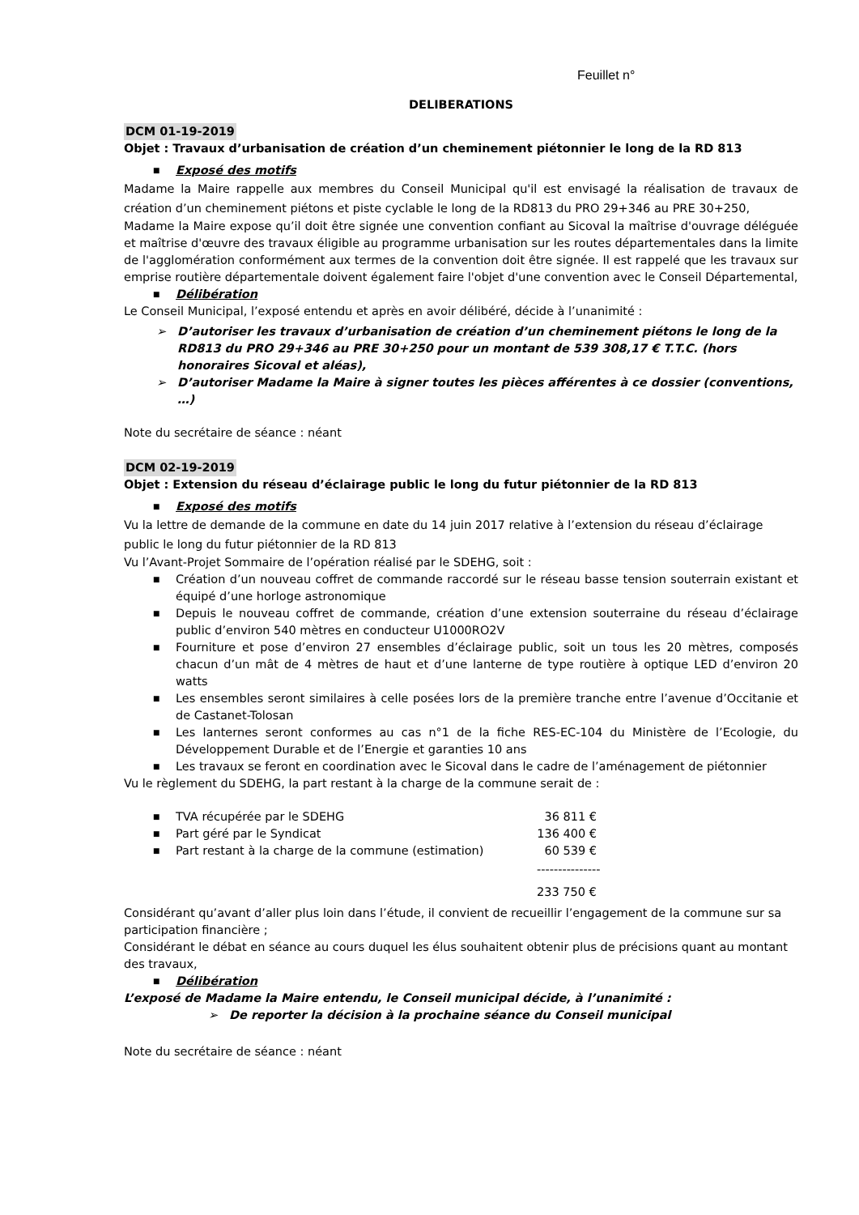Feuillet n°
DELIBERATIONS
DCM 01-19-2019
Objet : Travaux d’urbanisation de création d’un cheminement piétonnier le long de la RD 813
■ Exposé des motifs
Madame la Maire rappelle aux membres du Conseil Municipal qu'il est envisagé la réalisation de travaux de création d’un cheminement piétons et piste cyclable le long de la RD813 du PRO 29+346 au PRE 30+250,
Madame la Maire expose qu’il doit être signée une convention confiant au Sicoval la maîtrise d'ouvrage déléguée et maîtrise d'œuvre des travaux éligible au programme urbanisation sur les routes départementales dans la limite de l'agglomération conformément aux termes de la convention doit être signée. Il est rappelé que les travaux sur emprise routière départementale doivent également faire l'objet d'une convention avec le Conseil Départemental,
■ Délibération
Le Conseil Municipal, l’exposé entendu et après en avoir délibéré, décide à l’unanimité :
➢ D’autoriser les travaux d’urbanisation de création d’un cheminement piétons le long de la RD813 du PRO 29+346 au PRE 30+250 pour un montant de 539 308,17 € T.T.C. (hors honoraires Sicoval et aléas),
➢ D’autoriser Madame la Maire à signer toutes les pièces afférentes à ce dossier (conventions, …)
Note du secrétaire de séance : néant
DCM 02-19-2019
Objet : Extension du réseau d’éclairage public le long du futur piétonnier de la RD 813
■ Exposé des motifs
Vu la lettre de demande de la commune en date du 14 juin 2017 relative à l’extension du réseau d’éclairage public le long du futur piétonnier de la RD 813
Vu l’Avant-Projet Sommaire de l’opération réalisé par le SDEHG, soit :
■ Création d’un nouveau coffret de commande raccordé sur le réseau basse tension souterrain existant et équipé d’une horloge astronomique
■ Depuis le nouveau coffret de commande, création d’une extension souterraine du réseau d’éclairage public d’environ 540 mètres en conducteur U1000RO2V
■ Fourniture et pose d’environ 27 ensembles d’éclairage public, soit un tous les 20 mètres, composés chacun d’un mât de 4 mètres de haut et d’une lanterne de type routière à optique LED d’environ 20 watts
■ Les ensembles seront similaires à celle posées lors de la première tranche entre l’avenue d’Occitanie et de Castanet-Tolosan
■ Les lanternes seront conformes au cas n°1 de la fiche RES-EC-104 du Ministère de l’Ecologie, du Développement Durable et de l’Energie et garanties 10 ans
■ Les travaux se feront en coordination avec le Sicoval dans le cadre de l’aménagement de piétonnier
Vu le règlement du SDEHG, la part restant à la charge de la commune serait de :
■ TVA récupérée par le SDEHG 36 811 €
■ Part géré par le Syndicat 136 400 €
■ Part restant à la charge de la commune (estimation) 60 539 €
---------------
233 750 €
Considérant qu’avant d’aller plus loin dans l’étude, il convient de recueillir l’engagement de la commune sur sa participation financière ;
Considérant le débat en séance au cours duquel les élus souhaitent obtenir plus de précisions quant au montant des travaux,
■ Délibération
L’exposé de Madame la Maire entendu, le Conseil municipal décide, à l’unanimité :
➢ De reporter la décision à la prochaine séance du Conseil municipal
Note du secrétaire de séance : néant